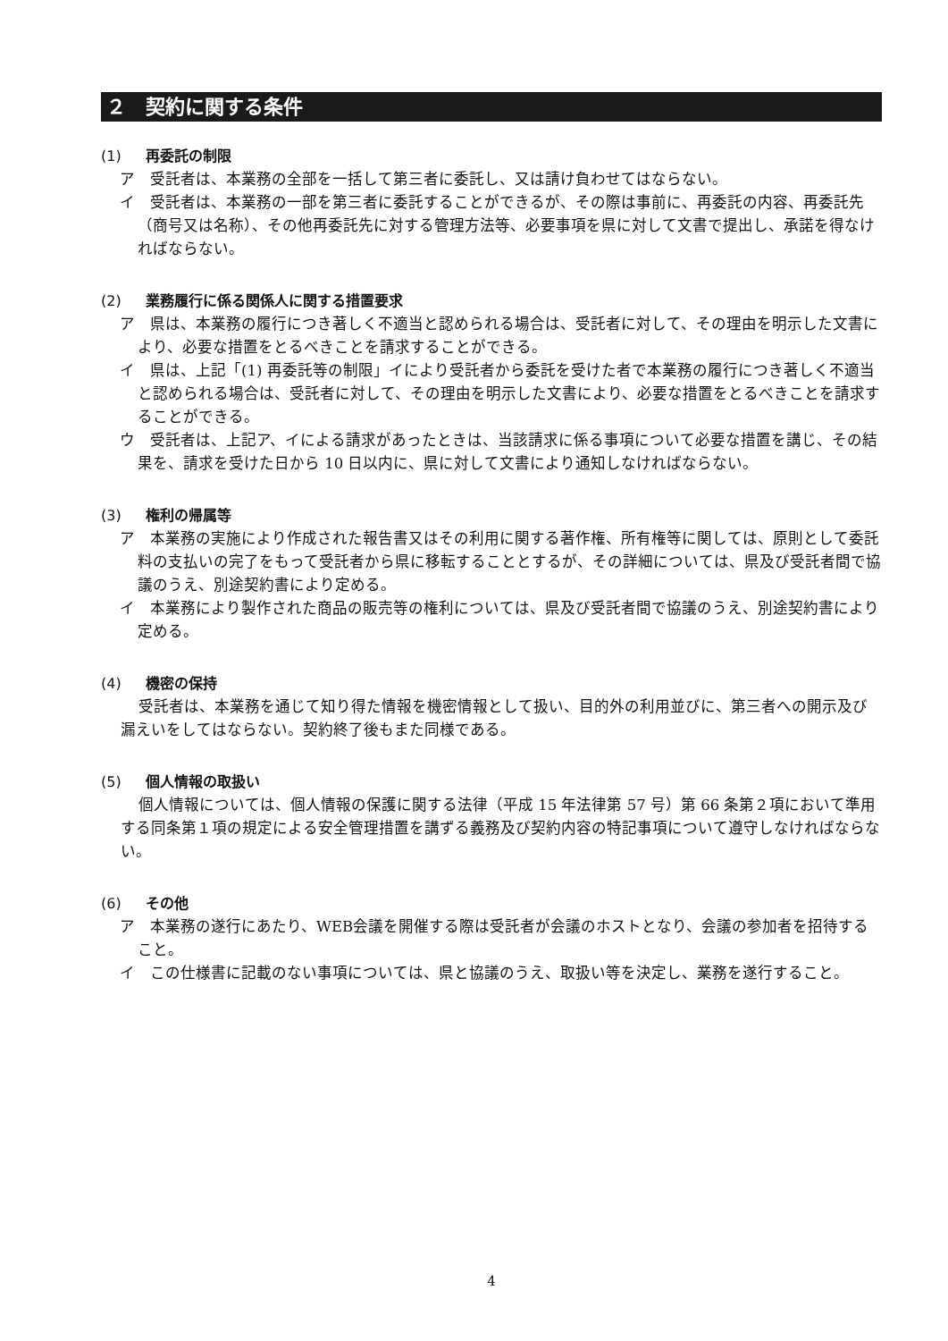２　契約に関する条件
(1) 再委託の制限
ア　受託者は、本業務の全部を一括して第三者に委託し、又は請け負わせてはならない。
イ　受託者は、本業務の一部を第三者に委託することができるが、その際は事前に、再委託の内容、再委託先（商号又は名称）、その他再委託先に対する管理方法等、必要事項を県に対して文書で提出し、承諾を得なければならない。
(2) 業務履行に係る関係人に関する措置要求
ア　県は、本業務の履行につき著しく不適当と認められる場合は、受託者に対して、その理由を明示した文書により、必要な措置をとるべきことを請求することができる。
イ　県は、上記「(1) 再委託等の制限」イにより受託者から委託を受けた者で本業務の履行につき著しく不適当と認められる場合は、受託者に対して、その理由を明示した文書により、必要な措置をとるべきことを請求することができる。
ウ　受託者は、上記ア、イによる請求があったときは、当該請求に係る事項について必要な措置を講じ、その結果を、請求を受けた日から 10 日以内に、県に対して文書により通知しなければならない。
(3) 権利の帰属等
ア　本業務の実施により作成された報告書又はその利用に関する著作権、所有権等に関しては、原則として委託料の支払いの完了をもって受託者から県に移転することとするが、その詳細については、県及び受託者間で協議のうえ、別途契約書により定める。
イ　本業務により製作された商品の販売等の権利については、県及び受託者間で協議のうえ、別途契約書により定める。
(4) 機密の保持
受託者は、本業務を通じて知り得た情報を機密情報として扱い、目的外の利用並びに、第三者への開示及び漏えいをしてはならない。契約終了後もまた同様である。
(5) 個人情報の取扱い
個人情報については、個人情報の保護に関する法律（平成 15 年法律第 57 号）第 66 条第２項において準用する同条第１項の規定による安全管理措置を講ずる義務及び契約内容の特記事項について遵守しなければならない。
(6) その他
ア　本業務の遂行にあたり、WEB会議を開催する際は受託者が会議のホストとなり、会議の参加者を招待すること。
イ　この仕様書に記載のない事項については、県と協議のうえ、取扱い等を決定し、業務を遂行すること。
4